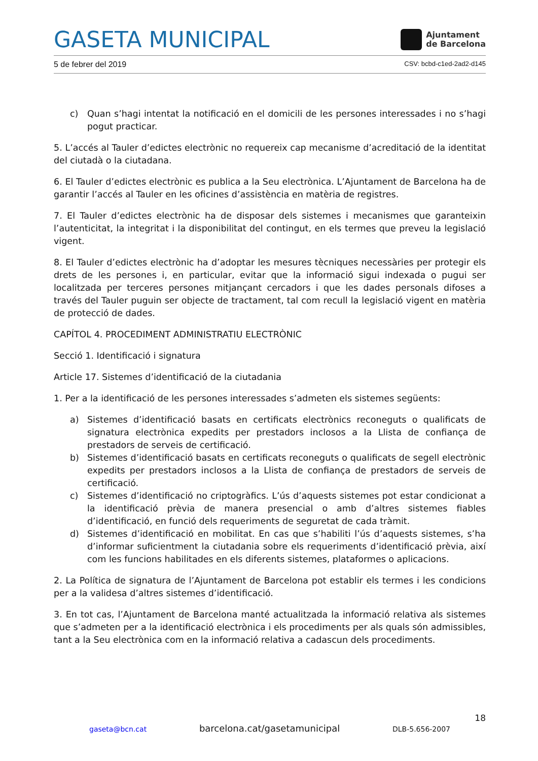GASETA MUNICIPAL
Ajuntament
de Barcelona
5 de febrer del 2019 CSV: bcbd-c1ed-2ad2-d145
c) Quan s’hagi intentat la notificació en el domicili de les persones interessades i no s’hagi pogut practicar.
5. L’accés al Tauler d’edictes electrònic no requereix cap mecanisme d’acreditació de la identitat del ciutadà o la ciutadana.
6. El Tauler d’edictes electrònic es publica a la Seu electrònica. L’Ajuntament de Barcelona ha de garantir l’accés al Tauler en les oficines d’assistència en matèria de registres.
7. El Tauler d’edictes electrònic ha de disposar dels sistemes i mecanismes que garanteixin l’autenticitat, la integritat i la disponibilitat del contingut, en els termes que preveu la legislació vigent.
8. El Tauler d’edictes electrònic ha d’adoptar les mesures tècniques necessàries per protegir els drets de les persones i, en particular, evitar que la informació sigui indexada o pugui ser localitzada per terceres persones mitjançant cercadors i que les dades personals difoses a través del Tauler puguin ser objecte de tractament, tal com recull la legislació vigent en matèria de protecció de dades.
CAPÍTOL 4. PROCEDIMENT ADMINISTRATIU ELECTRÒNIC
Secció 1. Identificació i signatura
Article 17. Sistemes d’identificació de la ciutadania
1. Per a la identificació de les persones interessades s’admeten els sistemes següents:
a) Sistemes d’identificació basats en certificats electrònics reconeguts o qualificats de signatura electrònica expedits per prestadors inclosos a la Llista de confiança de prestadors de serveis de certificació.
b) Sistemes d’identificació basats en certificats reconeguts o qualificats de segell electrònic expedits per prestadors inclosos a la Llista de confiança de prestadors de serveis de certificació.
c) Sistemes d’identificació no criptogràfics. L’ús d’aquests sistemes pot estar condicionat a la identificació prèvia de manera presencial o amb d’altres sistemes fiables d’identificació, en funció dels requeriments de seguretat de cada tràmit.
d) Sistemes d’identificació en mobilitat. En cas que s’habiliti l’ús d’aquests sistemes, s’ha d’informar suficientment la ciutadania sobre els requeriments d’identificació prèvia, així com les funcions habilitades en els diferents sistemes, plataformes o aplicacions.
2. La Política de signatura de l’Ajuntament de Barcelona pot establir els termes i les condicions per a la validesa d’altres sistemes d’identificació.
3. En tot cas, l’Ajuntament de Barcelona manté actualitzada la informació relativa als sistemes que s’admeten per a la identificació electrònica i els procediments per als quals són admissibles, tant a la Seu electrònica com en la informació relativa a cadascun dels procediments.
18
gaseta@bcn.cat barcelona.cat/gasetamunicipal DLB-5.656-2007